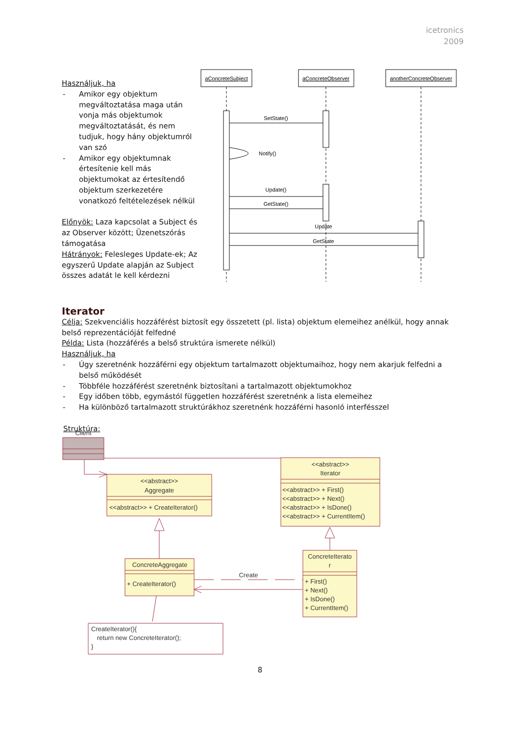icetronics
2009
Használjuk, ha
- Amikor egy objektum megváltoztatása maga után vonja más objektumok megváltoztatását, és nem tudjuk, hogy hány objektumról van szó
- Amikor egy objektumnak értesítenie kell más objektumokat az értesítendő objektum szerkezetére vonatkozó feltételezések nélkül
Előnyök: Laza kapcsolat a Subject és az Observer között; Üzenetszórás támogatása
Hátrányok: Felesleges Update-ek; Az egyszerű Update alapján az Subject összes adatát le kell kérdezni
aConcreteSubject
aConcreteObserver
anotherConcreteObserver
SetState()
Notify()
Update()
GetState()
Update
GetState
Iterator
Célja: Szekvenciális hozzáférést biztosít egy összetett (pl. lista) objektum elemeihez anélkül, hogy annak belső reprezentációját felfedné
Példa: Lista (hozzáférés a belső struktúra ismerete nélkül)
Használjuk, ha
- Úgy szeretnénk hozzáférni egy objektum tartalmazott objektumaihoz, hogy nem akarjuk felfedni a belső működését
- Többféle hozzáférést szeretnénk biztosítani a tartalmazott objektumokhoz
- Egy időben több, egymástól független hozzáférést szeretnénk a lista elemeihez
- Ha különböző tartalmazott struktúrákhoz szeretnénk hozzáférni hasonló interfésszel
Struktúra:
Client
<<abstract>>
Aggregate
<<abstract>> + CreateIterator()
<<abstract>>
Iterator
<<abstract>> + First()
<<abstract>> + Next()
<<abstract>> + IsDone()
<<abstract>> + CurrentItem()
ConcreteAggregate
+ CreateIterator()
ConcreteIterato
r
+ First()
+ Next()
+ IsDone()
+ CurrentItem()
Create
CreateIterator(){
return new ConcreteIterator();
}
8